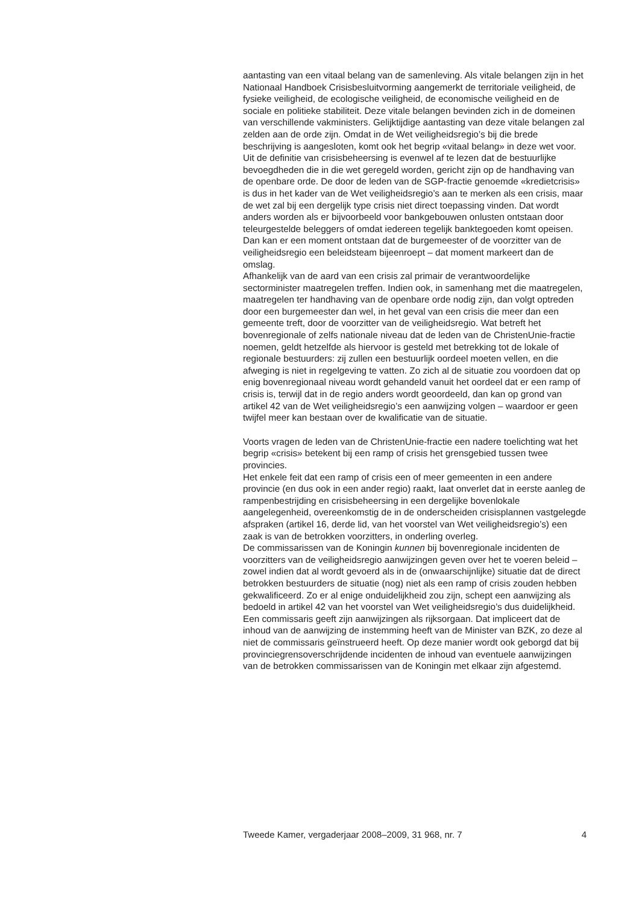aantasting van een vitaal belang van de samenleving. Als vitale belangen zijn in het Nationaal Handboek Crisisbesluitvorming aangemerkt de territoriale veiligheid, de fysieke veiligheid, de ecologische veiligheid, de economische veiligheid en de sociale en politieke stabiliteit. Deze vitale belangen bevinden zich in de domeinen van verschillende vakministers. Gelijktijdige aantasting van deze vitale belangen zal zelden aan de orde zijn. Omdat in de Wet veiligheidsregio’s bij die brede beschrijving is aangesloten, komt ook het begrip «vitaal belang» in deze wet voor. Uit de definitie van crisisbeheersing is evenwel af te lezen dat de bestuurlijke bevoegdheden die in die wet geregeld worden, gericht zijn op de handhaving van de openbare orde. De door de leden van de SGP-fractie genoemde «kredietcrisis» is dus in het kader van de Wet veiligheidsregio’s aan te merken als een crisis, maar de wet zal bij een dergelijk type crisis niet direct toepassing vinden. Dat wordt anders worden als er bijvoorbeeld voor bankgebouwen onlusten ontstaan door teleurgestelde beleggers of omdat iedereen tegelijk banktegoeden komt opeisen. Dan kan er een moment ontstaan dat de burgemeester of de voorzitter van de veiligheidsregio een beleidsteam bijeenroept – dat moment markeert dan de omslag.
Afhankelijk van de aard van een crisis zal primair de verantwoordelijke sectorminister maatregelen treffen. Indien ook, in samenhang met die maatregelen, maatregelen ter handhaving van de openbare orde nodig zijn, dan volgt optreden door een burgemeester dan wel, in het geval van een crisis die meer dan een gemeente treft, door de voorzitter van de veiligheidsregio. Wat betreft het bovenregionale of zelfs nationale niveau dat de leden van de ChristenUnie-fractie noemen, geldt hetzelfde als hiervoor is gesteld met betrekking tot de lokale of regionale bestuurders: zij zullen een bestuurlijk oordeel moeten vellen, en die afweging is niet in regelgeving te vatten. Zo zich al de situatie zou voordoen dat op enig bovenregionaal niveau wordt gehandeld vanuit het oordeel dat er een ramp of crisis is, terwijl dat in de regio anders wordt geoordeeld, dan kan op grond van artikel 42 van de Wet veiligheidsregio’s een aanwijzing volgen – waardoor er geen twijfel meer kan bestaan over de kwalificatie van de situatie.
Voorts vragen de leden van de ChristenUnie-fractie een nadere toelichting wat het begrip «crisis» betekent bij een ramp of crisis het grensgebied tussen twee provincies.
Het enkele feit dat een ramp of crisis een of meer gemeenten in een andere provincie (en dus ook in een ander regio) raakt, laat onverlet dat in eerste aanleg de rampenbestrijding en crisisbeheersing in een dergelijke bovenlokale aangelegenheid, overeenkomstig de in de onderscheiden crisisplannen vastgelegde afspraken (artikel 16, derde lid, van het voorstel van Wet veiligheidsregio’s) een zaak is van de betrokken voorzitters, in onderling overleg.
De commissarissen van de Koningin kunnen bij bovenregionale incidenten de voorzitters van de veiligheidsregio aanwijzingen geven over het te voeren beleid – zowel indien dat al wordt gevoerd als in de (onwaarschijnlijke) situatie dat de direct betrokken bestuurders de situatie (nog) niet als een ramp of crisis zouden hebben gekwalificeerd. Zo er al enige onduidelijkheid zou zijn, schept een aanwijzing als bedoeld in artikel 42 van het voorstel van Wet veiligheidsregio’s dus duidelijkheid. Een commissaris geeft zijn aanwijzingen als rijksorgaan. Dat impliceert dat de inhoud van de aanwijzing de instemming heeft van de Minister van BZK, zo deze al niet de commissaris geïnstrueerd heeft. Op deze manier wordt ook geborgd dat bij provinciegrensoverschrijdende incidenten de inhoud van eventuele aanwijzingen van de betrokken commissarissen van de Koningin met elkaar zijn afgestemd.
Tweede Kamer, vergaderjaar 2008–2009, 31 968, nr. 7 4